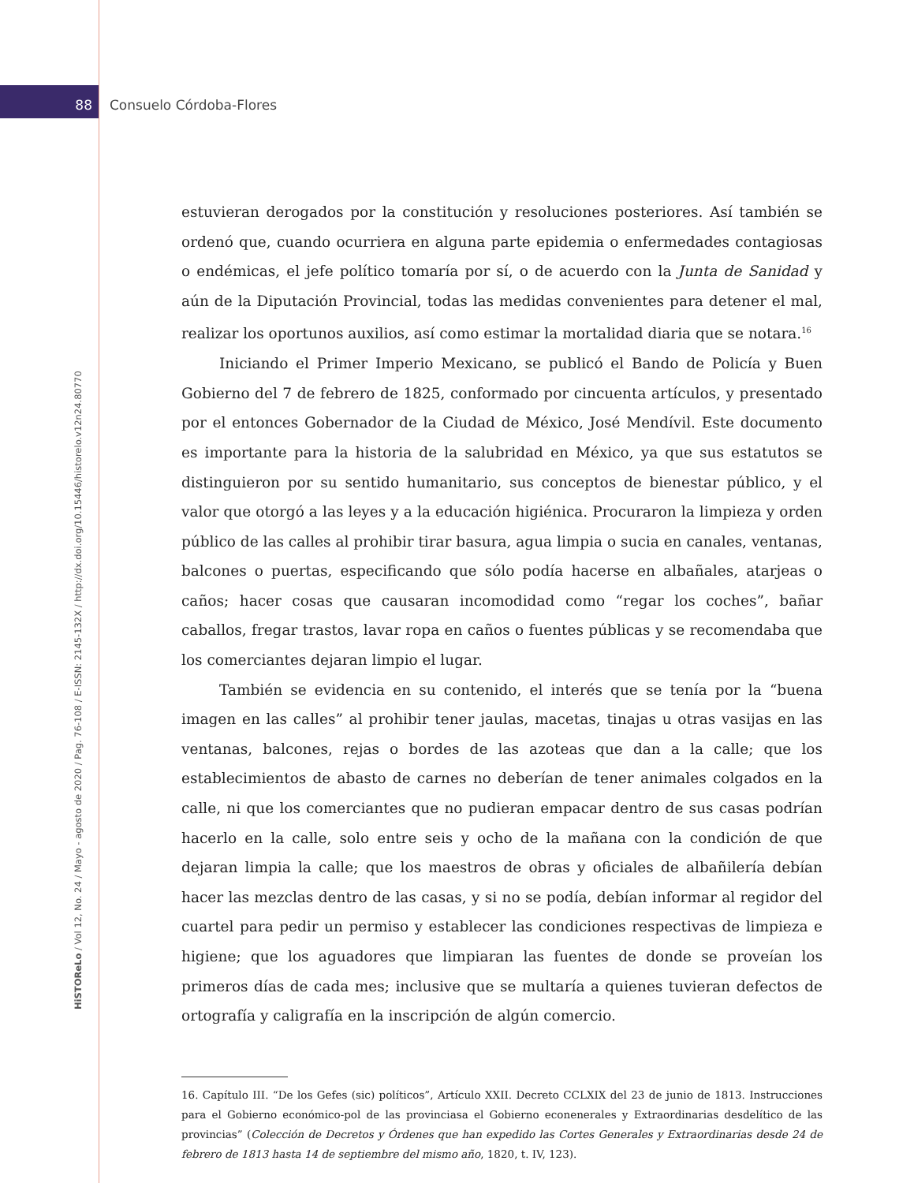88 Consuelo Córdoba-Flores
HiSTOReLo / Vol 12, No. 24 / Mayo - agosto de 2020 / Pag. 76-108 / E-ISSN: 2145-132X / http://dx.doi.org/10.15446/historelo.v12n24.80770
estuvieran derogados por la constitución y resoluciones posteriores. Así también se ordenó que, cuando ocurriera en alguna parte epidemia o enfermedades contagiosas o endémicas, el jefe político tomaría por sí, o de acuerdo con la Junta de Sanidad y aún de la Diputación Provincial, todas las medidas convenientes para detener el mal, realizar los oportunos auxilios, así como estimar la mortalidad diaria que se notara.<sup>16</sup>
Iniciando el Primer Imperio Mexicano, se publicó el Bando de Policía y Buen Gobierno del 7 de febrero de 1825, conformado por cincuenta artículos, y presentado por el entonces Gobernador de la Ciudad de México, José Mendívil. Este documento es importante para la historia de la salubridad en México, ya que sus estatutos se distinguieron por su sentido humanitario, sus conceptos de bienestar público, y el valor que otorgó a las leyes y a la educación higiénica. Procuraron la limpieza y orden público de las calles al prohibir tirar basura, agua limpia o sucia en canales, ventanas, balcones o puertas, especificando que sólo podía hacerse en albañales, atarjeas o caños; hacer cosas que causaran incomodidad como “regar los coches”, bañar caballos, fregar trastos, lavar ropa en caños o fuentes públicas y se recomendaba que los comerciantes dejaran limpio el lugar.
También se evidencia en su contenido, el interés que se tenía por la “buena imagen en las calles” al prohibir tener jaulas, macetas, tinajas u otras vasijas en las ventanas, balcones, rejas o bordes de las azoteas que dan a la calle; que los establecimientos de abasto de carnes no deberían de tener animales colgados en la calle, ni que los comerciantes que no pudieran empacar dentro de sus casas podrían hacerlo en la calle, solo entre seis y ocho de la mañana con la condición de que dejaran limpia la calle; que los maestros de obras y oficiales de albañilería debían hacer las mezclas dentro de las casas, y si no se podía, debían informar al regidor del cuartel para pedir un permiso y establecer las condiciones respectivas de limpieza e higiene; que los aguadores que limpiaran las fuentes de donde se proveían los primeros días de cada mes; inclusive que se multaría a quienes tuvieran defectos de ortografía y caligrafía en la inscripción de algún comercio.
16. Capítulo III. “De los Gefes (sic) políticos”, Artículo XXII. Decreto CCLXIX del 23 de junio de 1813. Instrucciones para el Gobierno económico-pol de las provinciasa el Gobierno econenerales y Extraordinarias desdelítico de las provincias” (Colección de Decretos y Órdenes que han expedido las Cortes Generales y Extraordinarias desde 24 de febrero de 1813 hasta 14 de septiembre del mismo año, 1820, t. IV, 123).